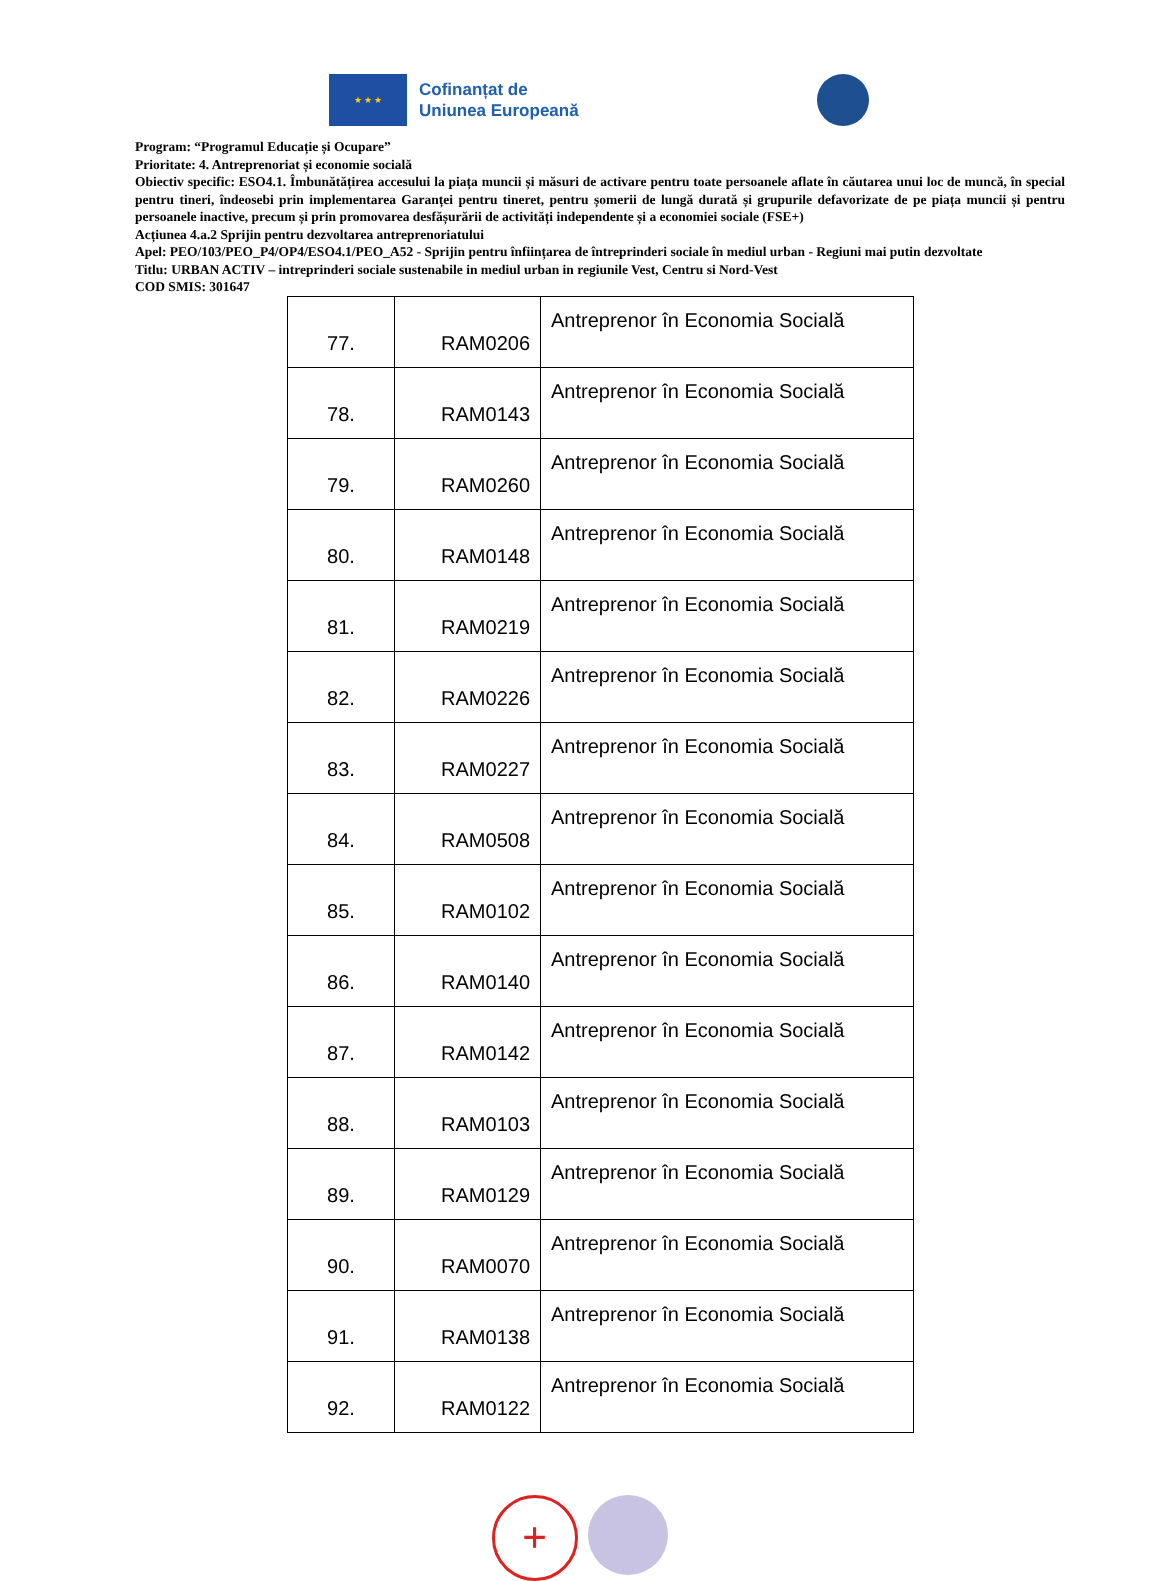★ ★ ★
Cofinanțat de
Uniunea Europeană
Program: “Programul Educație și Ocupare”
Prioritate: 4. Antreprenoriat și economie socială
Obiectiv specific: ESO4.1. Îmbunătățirea accesului la piața muncii și măsuri de activare pentru toate persoanele aflate în căutarea unui loc de muncă, în special pentru tineri, îndeosebi prin implementarea Garanței pentru tineret, pentru șomerii de lungă durată și grupurile defavorizate de pe piața muncii și pentru persoanele inactive, precum și prin promovarea desfășurării de activități independente și a economiei sociale (FSE+)
Acțiunea 4.a.2 Sprijin pentru dezvoltarea antreprenoriatului
Apel: PEO/103/PEO_P4/OP4/ESO4.1/PEO_A52 - Sprijin pentru înființarea de întreprinderi sociale în mediul urban - Regiuni mai putin dezvoltate
Titlu: URBAN ACTIV – intreprinderi sociale sustenabile in mediul urban in regiunile Vest, Centru si Nord-Vest
COD SMIS: 301647
| 77. | RAM0206 | Antreprenor în Economia Socială |
| 78. | RAM0143 | Antreprenor în Economia Socială |
| 79. | RAM0260 | Antreprenor în Economia Socială |
| 80. | RAM0148 | Antreprenor în Economia Socială |
| 81. | RAM0219 | Antreprenor în Economia Socială |
| 82. | RAM0226 | Antreprenor în Economia Socială |
| 83. | RAM0227 | Antreprenor în Economia Socială |
| 84. | RAM0508 | Antreprenor în Economia Socială |
| 85. | RAM0102 | Antreprenor în Economia Socială |
| 86. | RAM0140 | Antreprenor în Economia Socială |
| 87. | RAM0142 | Antreprenor în Economia Socială |
| 88. | RAM0103 | Antreprenor în Economia Socială |
| 89. | RAM0129 | Antreprenor în Economia Socială |
| 90. | RAM0070 | Antreprenor în Economia Socială |
| 91. | RAM0138 | Antreprenor în Economia Socială |
| 92. | RAM0122 | Antreprenor în Economia Socială |
+